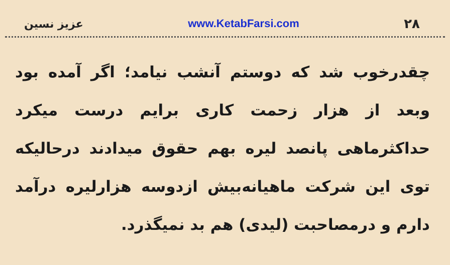عزیز نسین www.KetabFarsi.com ۲۸
چقدرخوب شد که دوستم آنشب نیامد؛ اگر آمده بود وبعد از هزار زحمت کاری برایم درست میکرد حداکثرماهی پانصد لیره بهم حقوق میدادند درحالیکه توی این شرکت ماهیانه‌بیش ازدوسه هزارلیره درآمد دارم و درمصاحبت (لیدی) هم بد نمیگذرد.